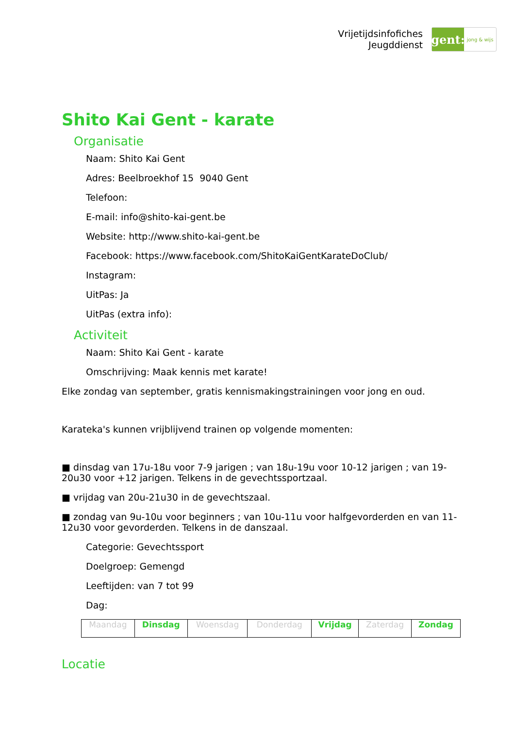Vrijetijdsinfofiches
Jeugddienst
gent:
jong & wijs
Shito Kai Gent - karate
Organisatie
Naam: Shito Kai Gent
Adres: Beelbroekhof 15 9040 Gent
Telefoon:
E-mail: info@shito-kai-gent.be
Website: http://www.shito-kai-gent.be
Facebook: https://www.facebook.com/ShitoKaiGentKarateDoClub/
Instagram:
UitPas: Ja
UitPas (extra info):
Activiteit
Naam: Shito Kai Gent - karate
Omschrijving: Maak kennis met karate!
Elke zondag van september, gratis kennismakingstrainingen voor jong en oud.
Karateka's kunnen vrijblijvend trainen op volgende momenten:
■ dinsdag van 17u-18u voor 7-9 jarigen ; van 18u-19u voor 10-12 jarigen ; van 19-20u30 voor +12 jarigen. Telkens in de gevechtssportzaal.
■ vrijdag van 20u-21u30 in de gevechtszaal.
■ zondag van 9u-10u voor beginners ; van 10u-11u voor halfgevorderden en van 11-12u30 voor gevorderden. Telkens in de danszaal.
Categorie: Gevechtssport
Doelgroep: Gemengd
Leeftijden: van 7 tot 99
Dag:
| Maandag | Dinsdag | Woensdag | Donderdag | Vrijdag | Zaterdag | Zondag |
Locatie